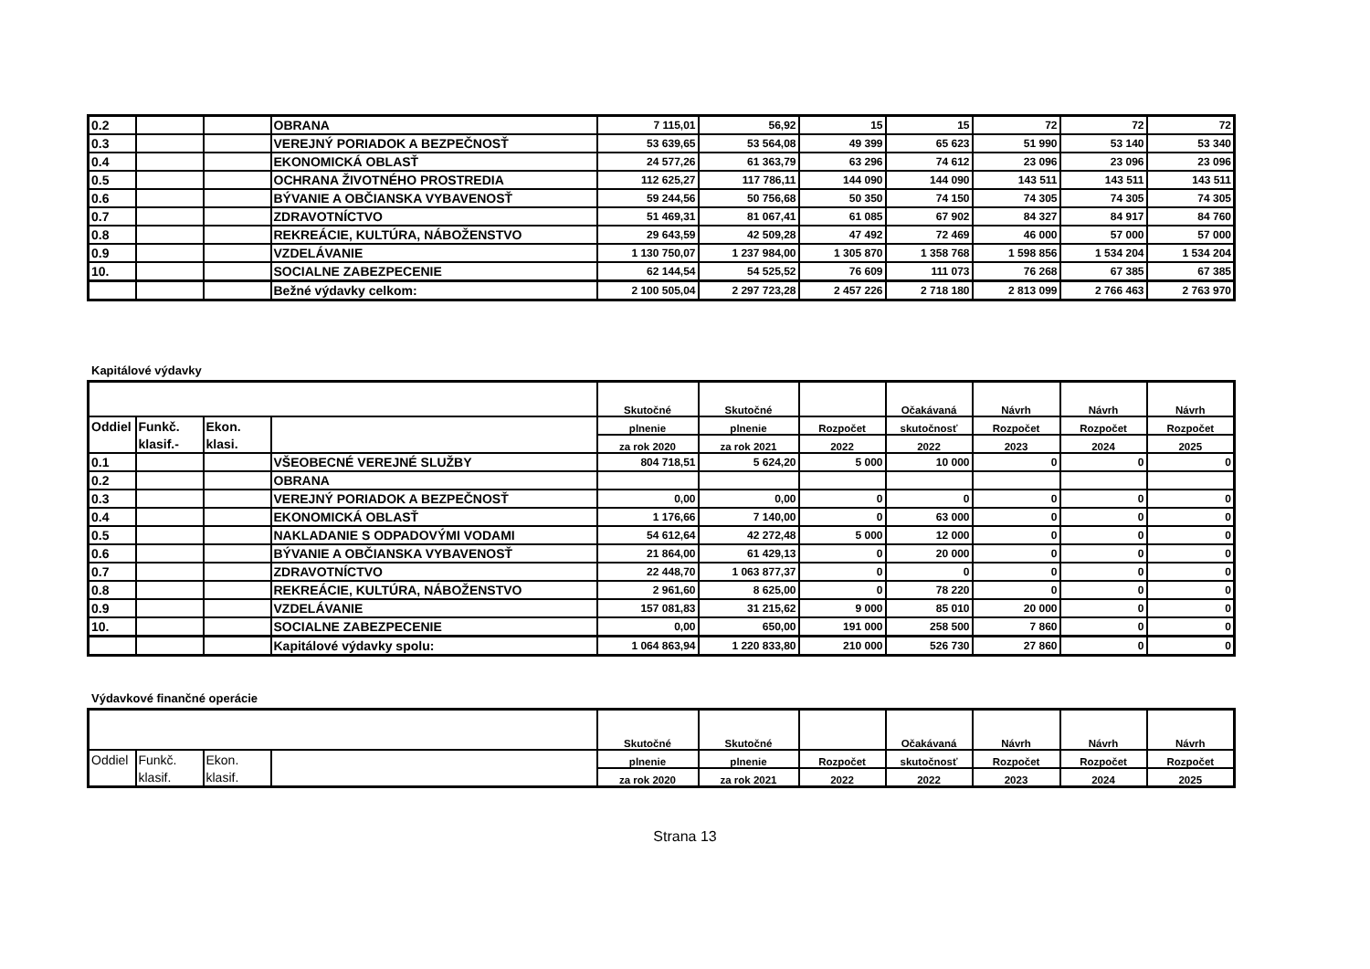| 0.2 | | | OBRANA | 7 115,01 | 56,92 | 15 | 15 | 72 | 72 | 72 |
| 0.3 | | | VEREJNÝ PORIADOK A BEZPEČNOSŤ | 53 639,65 | 53 564,08 | 49 399 | 65 623 | 51 990 | 53 140 | 53 340 |
| 0.4 | | | EKONOMICKÁ OBLASŤ | 24 577,26 | 61 363,79 | 63 296 | 74 612 | 23 096 | 23 096 | 23 096 |
| 0.5 | | | OCHRANA ŽIVOTNÉHO PROSTREDIA | 112 625,27 | 117 786,11 | 144 090 | 144 090 | 143 511 | 143 511 | 143 511 |
| 0.6 | | | BÝVANIE A OBČIANSKA VYBAVENOSŤ | 59 244,56 | 50 756,68 | 50 350 | 74 150 | 74 305 | 74 305 | 74 305 |
| 0.7 | | | ZDRAVOTNÍCTVO | 51 469,31 | 81 067,41 | 61 085 | 67 902 | 84 327 | 84 917 | 84 760 |
| 0.8 | | | REKREÁCIE, KULTÚRA, NÁBOŽENSTVO | 29 643,59 | 42 509,28 | 47 492 | 72 469 | 46 000 | 57 000 | 57 000 |
| 0.9 | | | VZDELÁVANIE | 1 130 750,07 | 1 237 984,00 | 1 305 870 | 1 358 768 | 1 598 856 | 1 534 204 | 1 534 204 |
| 10. | | | SOCIALNE ZABEZPECENIE | 62 144,54 | 54 525,52 | 76 609 | 111 073 | 76 268 | 67 385 | 67 385 |
| | | | Bežné výdavky celkom: | 2 100 505,04 | 2 297 723,28 | 2 457 226 | 2 718 180 | 2 813 099 | 2 766 463 | 2 763 970 |
Kapitálové výdavky
| | | | | Skutočné | Skutočné | | Očakávaná | Návrh | Návrh | Návrh |
| --- | --- | --- | --- | --- | --- | --- | --- | --- | --- | --- |
| Oddiel | Funkč. | Ekon. | | plnenie | plnenie | Rozpočet | skutočnosť | Rozpočet | Rozpočet | Rozpočet |
| | klasif.- | klasi. | | za rok 2020 | za rok 2021 | 2022 | 2022 | 2023 | 2024 | 2025 |
| 0.1 | | | VŠEOBECNÉ VEREJNÉ SLUŽBY | 804 718,51 | 5 624,20 | 5 000 | 10 000 | 0 | 0 | 0 |
| 0.2 | | | OBRANA | | | | | | | |
| 0.3 | | | VEREJNÝ PORIADOK A BEZPEČNOSŤ | 0,00 | 0,00 | 0 | 0 | 0 | 0 | 0 |
| 0.4 | | | EKONOMICKÁ OBLASŤ | 1 176,66 | 7 140,00 | 0 | 63 000 | 0 | 0 | 0 |
| 0.5 | | | NAKLADANIE S ODPADOVÝMI VODAMI | 54 612,64 | 42 272,48 | 5 000 | 12 000 | 0 | 0 | 0 |
| 0.6 | | | BÝVANIE A OBČIANSKA VYBAVENOSŤ | 21 864,00 | 61 429,13 | 0 | 20 000 | 0 | 0 | 0 |
| 0.7 | | | ZDRAVOTNÍCTVO | 22 448,70 | 1 063 877,37 | 0 | 0 | 0 | 0 | 0 |
| 0.8 | | | REKREÁCIE, KULTÚRA, NÁBOŽENSTVO | 2 961,60 | 8 625,00 | 0 | 78 220 | 0 | 0 | 0 |
| 0.9 | | | VZDELÁVANIE | 157 081,83 | 31 215,62 | 9 000 | 85 010 | 20 000 | 0 | 0 |
| 10. | | | SOCIALNE ZABEZPECENIE | 0,00 | 650,00 | 191 000 | 258 500 | 7 860 | 0 | 0 |
| | | | Kapitálové výdavky spolu: | 1 064 863,94 | 1 220 833,80 | 210 000 | 526 730 | 27 860 | 0 | 0 |
Výdavkové finančné operácie
| | | | | Skutočné | Skutočné | | Očakávaná | Návrh | Návrh | Návrh |
| --- | --- | --- | --- | --- | --- | --- | --- | --- | --- | --- |
| Oddiel | Funkč. | Ekon. | | plnenie | plnenie | Rozpočet | skutočnosť | Rozpočet | Rozpočet | Rozpočet |
| | klasif. | klasif. | | za rok 2020 | za rok 2021 | 2022 | 2022 | 2023 | 2024 | 2025 |
Strana 13